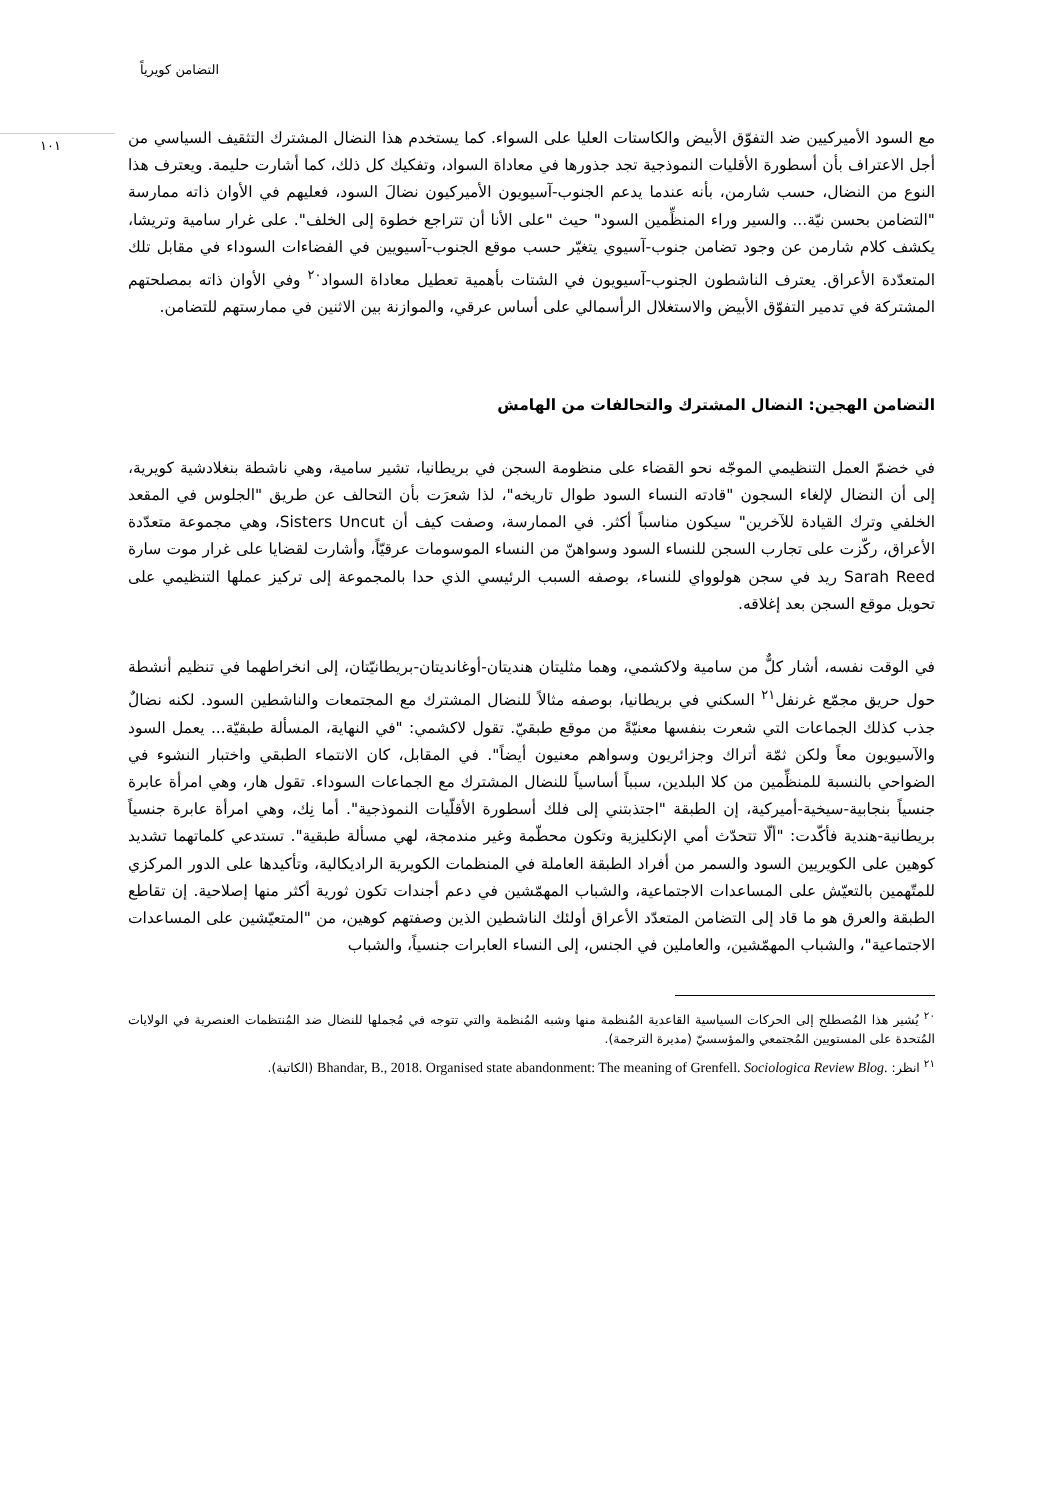التضامن كويرياً
١٠١
مع السود الأميركيين ضد التفوّق الأبيض والكاستات العليا على السواء. كما يستخدم هذا النضال المشترك التثقيف السياسي من أجل الاعتراف بأن أسطورة الأقليات النموذجية تجد جذورها في معاداة السواد، وتفكيك كل ذلك، كما أشارت حليمة. ويعترف هذا النوع من النضال، حسب شارمن، بأنه عندما يدعم الجنوب-آسيويون الأميركيون نضالَ السود، فعليهم في الأوان ذاته ممارسة "التضامن بحسن نيّة... والسير وراء المنظِّمين السود" حيث "على الأنا أن تتراجع خطوة إلى الخلف". على غرار سامية وتريشا، يكشف كلام شارمن عن وجود تضامن جنوب-آسيوي يتغيّر حسب موقع الجنوب-آسيويين في الفضاءات السوداء في مقابل تلك المتعدّدة الأعراق. يعترف الناشطون الجنوب-آسيويون في الشتات بأهمية تعطيل معاداة السواد<sup>٢٠</sup> وفي الأوان ذاته بمصلحتهم المشتركة في تدمير التفوّق الأبيض والاستغلال الرأسمالي على أساس عرقي، والموازنة بين الاثنين في ممارستهم للتضامن.
التضامن الهجين: النضال المشترك والتحالفات من الهامش
في خضمّ العمل التنظيمي الموجّه نحو القضاء على منظومة السجن في بريطانيا، تشير سامية، وهي ناشطة بنغلادشية كويرية، إلى أن النضال لإلغاء السجون "قادته النساء السود طوال تاريخه"، لذا شعرَت بأن التحالف عن طريق "الجلوس في المقعد الخلفي وترك القيادة للآخرين" سيكون مناسباً أكثر. في الممارسة، وصفت كيف أن Sisters Uncut، وهي مجموعة متعدّدة الأعراق، ركّزت على تجارب السجن للنساء السود وسواهنّ من النساء الموسومات عرقيّاً، وأشارت لقضايا على غرار موت سارة Sarah Reed ريد في سجن هولوواي للنساء، بوصفه السبب الرئيسي الذي حدا بالمجموعة إلى تركيز عملها التنظيمي على تحويل موقع السجن بعد إغلاقه.
في الوقت نفسه، أشار كلٌّ من سامية ولاكشمي، وهما مثليتان هنديتان-أوغانديتان-بريطانيّتان، إلى انخراطهما في تنظيم أنشطة حول حريق مجمّع غرنفل<sup>٢١</sup> السكني في بريطانيا، بوصفه مثالاً للنضال المشترك مع المجتمعات والناشطين السود. لكنه نضالٌ جذب كذلك الجماعات التي شعرت بنفسها معنيّةً من موقع طبقيّ. تقول لاكشمي: "في النهاية، المسألة طبقيّة... يعمل السود والآسيويون معاً ولكن ثمّة أتراك وجزائريون وسواهم معنيون أيضاً". في المقابل، كان الانتماء الطبقي واختبار النشوء في الضواحي بالنسبة للمنظِّمين من كلا البلدين، سبباً أساسياً للنضال المشترك مع الجماعات السوداء. تقول هار، وهي امرأة عابرة جنسياً بنجابية-سيخية-أميركية، إن الطبقة "اجتذبتني إلى فلك أسطورة الأقلّيات النموذجية". أما نِك، وهي امرأة عابرة جنسياً بريطانية-هندية فأكّدت: "ألّا تتحدّث أمي الإنكليزية وتكون محطّمة وغير مندمجة، لهي مسألة طبقية". تستدعي كلماتهما تشديد كوهين على الكويريين السود والسمر من أفراد الطبقة العاملة في المنظمات الكويرية الراديكالية، وتأكيدها على الدور المركزي للمتّهمين بالتعيّش على المساعدات الاجتماعية، والشباب المهمّشين في دعم أجندات تكون ثورية أكثر منها إصلاحية. إن تقاطع الطبقة والعرق هو ما قاد إلى التضامن المتعدّد الأعراق أولئك الناشطين الذين وصفتهم كوهين، من "المتعيّشين على المساعدات الاجتماعية"، والشباب المهمّشين، والعاملين في الجنس، إلى النساء العابرات جنسياً، والشباب
<sup>٢٠</sup> يُشير هذا المُصطلح إلى الحركات السياسية القاعدية المُنظمة منها وشبه المُنظمة والتي تتوجه في مُجملها للنضال ضد المُنتظمات العنصرية في الولايات المُتحدة على المستويين المُجتمعي والمؤسسيّ (مديرة الترجمة).
<sup>٢١</sup> انظر: Bhandar, B., 2018. Organised state abandonment: The meaning of Grenfell. Sociologica Review Blog. (الكاتبة).